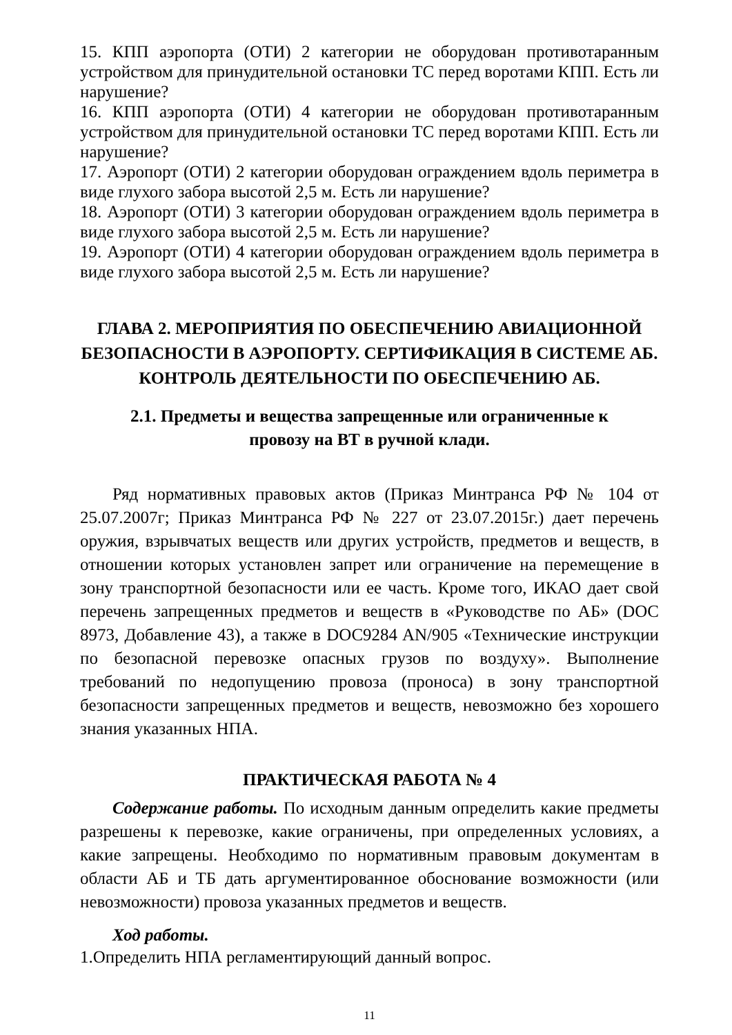15. КПП аэропорта (ОТИ) 2 категории не оборудован противотаранным устройством для принудительной остановки ТС перед воротами КПП. Есть ли нарушение?
16. КПП аэропорта (ОТИ) 4 категории не оборудован противотаранным устройством для принудительной остановки ТС перед воротами КПП. Есть ли нарушение?
17. Аэропорт (ОТИ) 2 категории оборудован ограждением вдоль периметра в виде глухого забора высотой 2,5 м. Есть ли нарушение?
18. Аэропорт (ОТИ) 3 категории оборудован ограждением вдоль периметра в виде глухого забора высотой 2,5 м. Есть ли нарушение?
19. Аэропорт (ОТИ) 4 категории оборудован ограждением вдоль периметра в виде глухого забора высотой 2,5 м. Есть ли нарушение?
ГЛАВА 2. МЕРОПРИЯТИЯ ПО ОБЕСПЕЧЕНИЮ АВИАЦИОННОЙ БЕЗОПАСНОСТИ В АЭРОПОРТУ. СЕРТИФИКАЦИЯ В СИСТЕМЕ АБ. КОНТРОЛЬ ДЕЯТЕЛЬНОСТИ ПО ОБЕСПЕЧЕНИЮ АБ.
2.1. Предметы и вещества запрещенные или ограниченные к
провозу на ВТ в ручной клади.
Ряд нормативных правовых актов (Приказ Минтранса РФ № 104 от 25.07.2007г; Приказ Минтранса РФ № 227 от 23.07.2015г.) дает перечень оружия, взрывчатых веществ или других устройств, предметов и веществ, в отношении которых установлен запрет или ограничение на перемещение в зону транспортной безопасности или ее часть. Кроме того, ИКАО дает свой перечень запрещенных предметов и веществ в «Руководстве по АБ» (DOC 8973, Добавление 43), а также в DOC9284 AN/905 «Технические инструкции по безопасной перевозке опасных грузов по воздуху». Выполнение требований по недопущению провоза (проноса) в зону транспортной безопасности запрещенных предметов и веществ, невозможно без хорошего знания указанных НПА.
ПРАКТИЧЕСКАЯ РАБОТА № 4
Содержание работы. По исходным данным определить какие предметы разрешены к перевозке, какие ограничены, при определенных условиях, а какие запрещены. Необходимо по нормативным правовым документам в области АБ и ТБ дать аргументированное обоснование возможности (или невозможности) провоза указанных предметов и веществ.
Ход работы.
1.Определить НПА регламентирующий данный вопрос.
11